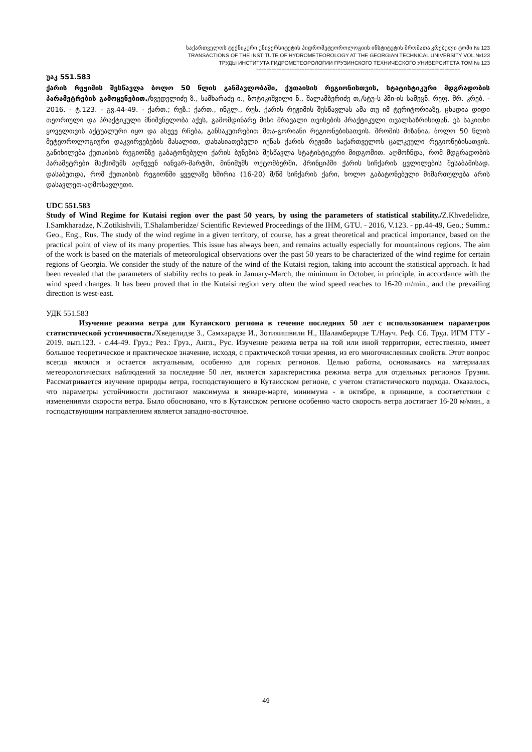საქართველოს ტექნიკური უნივერსიტეტის ჰიდრომეტეოროლოგიის ინსტიტუტის შრომათა კრებული ტომი № 123
TRANSACTIONS OF THE INSTITUTE OF HYDROMETEOROLOGY AT THE GEORGIAN TECHNICAL UNIVERSITY VOL.№123
ТРУДЫ ИНСТИТУТА ГИДРОМЕТЕОРОЛОГИИ ГРУЗИНСКОГО ТЕХНИЧЕСКОГО УНИВЕРСИТЕТА ТОМ № 123
================================================================================
უაკ 551.583
ქარის რეჟიმის შესწავლა ბოლო 50 წლის განმავლობაში, ქუთაისის რეგიონისთვის, სტატისტიკური მდგრადობის პარამეტრების გამოყენებით./ხვედელიძე ზ., სამხარაძე ი., ზოტიკიშვილი ნ., შალამბერიძე თ,/სტუ-ს ჰმი-ის სამეცნ. რეფ. შრ. კრებ. - 2016. - ტ.123. - გვ.44-49. - ქართ.; რეზ.: ქართ., ინგლ., რუს. ქარის რეჟიმის შესწავლას ამა თუ იმ ტერიტორიაზე, ცხადია დიდი თეორიული და პრაქტიკული მნიშვნელობა აქვს, გამომდინარე მისი მრავალი თვისების პრაქტიკული თვალსაზრისიდან. ეს საკითხი ყოველთვის აქტუალური იყო და ასევე რჩება, განსაკუთრებით მთა-გორიანი რეგიონებისათვის. შრომის მიზანია, ბოლო 50 წლის მეტეოროლოგიური დაკვირვებების მასალით, დახასიათებული იქნას ქარის რეჟიმი საქართველოს ცალკეული რეგიონებისათვის. განიხილება ქუთაისის რეგიონზე გაბატონებული ქარის ბუნების შესწავლა სტატისტიკური მიდგომით. აღმოჩნდა, რომ მდგრადობის პარამეტრები მაქსიმუმს აღწევენ იანვარ-მარტში, მინიმუმს ოქტომბერში, პრინციპში ქარის სიჩქარის ცვლილების შესაბამისად. დასაბუთდა, რომ ქუთაისის რეგიონში ყველაზე ხშირია (16-20) მ/წმ სიჩქარის ქარი, ხოლო გაბატონებული მიმართულება არის დასავლეთ-აღმოსავლეთი.
UDC 551.583
Study of Wind Regime for Kutaisi region over the past 50 years, by using the parameters of statistical stability./Z.Khvedelidze, I.Samkharadze, N.Zotikishvili, T.Shalamberidze/ Scientific Reviewed Proceedings of the IHM, GTU. - 2016, V.123. - pp.44-49, Geo.; Summ.: Geo., Eng., Rus. The study of the wind regime in a given territory, of course, has a great theoretical and practical importance, based on the practical point of view of its many properties. This issue has always been, and remains actually especially for mountainous regions. The aim of the work is based on the materials of meteorological observations over the past 50 years to be characterized of the wind regime for certain regions of Georgia. We consider the study of the nature of the wind of the Kutaisi region, taking into account the statistical approach. It had been revealed that the parameters of stability rechs to peak in January-March, the minimum in October, in principle, in accordance with the wind speed changes. It has been proved that in the Kutaisi region very often the wind speed reaches to 16-20 m/min., and the prevailing direction is west-east.
УДК 551.583
Изучение режима ветра для Кутаиского региона в течение последних 50 лет с использованием параметров статистической устончивости./Хведелидзе З., Самхарадзе И., Зотикишвили Н., Шаламберидзе Т./Науч. Реф. Сб. Труд. ИГМ ГТУ - 2019. вып.123. - с.44-49. Груз.; Рез.: Груз., Англ., Рус. Изучение режима ветра на той или иной территории, естественно, имеет большое теоретическое и практическое значение, исходя, с практической точки зрения, из его многочисленных свойств. Этот вопрос всегда являлся и остается актуальным, особенно для горных регионов. Целью работы, основываясь на материалах метеорологических наблюдений за последние 50 лет, является характеристика режима ветра для отдельных регионов Грузии. Рассматривается изучение природы ветра, господствующего в Кутаисском регионе, с учетом статистического подхода. Оказалось, что параметры устойчивости достигают максимума в январе-марте, минимума - в октябре, в принципе, в соответствии с изменениями скорости ветра. Было обосновано, что в Кутаисском регионе особенно часто скорость ветра достигает 16-20 м/мин., а господствующим направлением является западно-восточное.
49